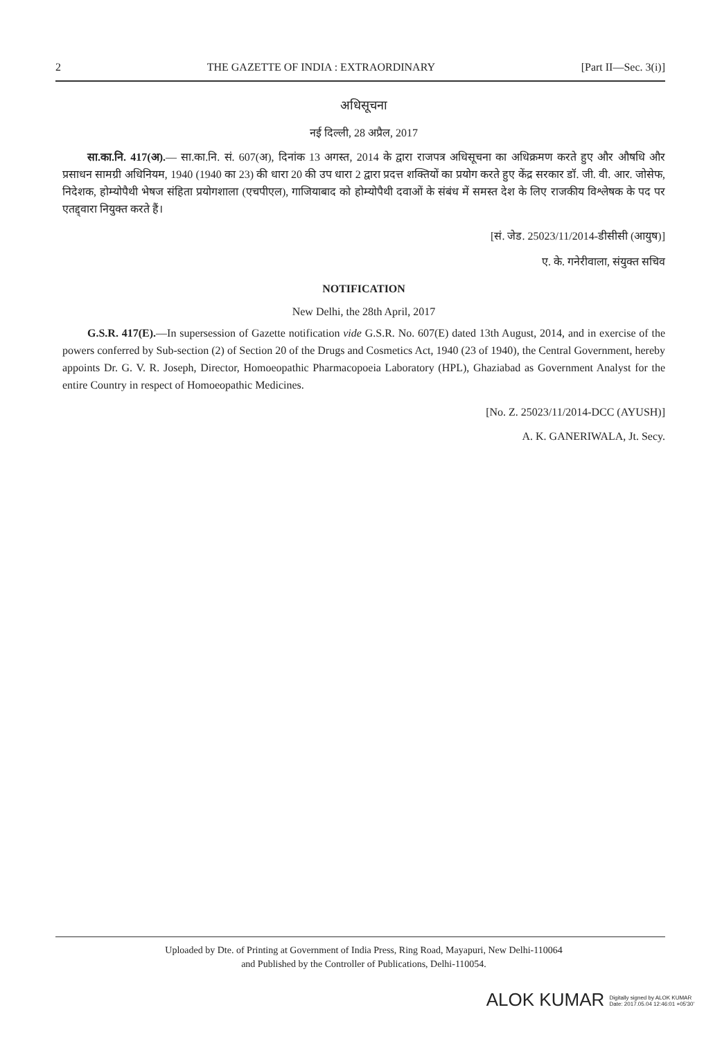2 THE GAZETTE OF INDIA : EXTRAORDINARY [Part II—Sec. 3(i)]
अधिसूचना
नई दिल्ली, 28 अप्रैल, 2017
सा.का.नि. 417(अ).— सा.का.नि. सं. 607(अ), दिनांक 13 अगस्त, 2014 के द्वारा राजपत्र अधिसूचना का अधिक्रमण करते हुए और औषधि और प्रसाधन सामग्री अधिनियम, 1940 (1940 का 23) की धारा 20 की उप धारा 2 द्वारा प्रदत्त शक्तियों का प्रयोग करते हुए केंद्र सरकार डॉ. जी. वी. आर. जोसेफ, निदेशक, होम्योपैथी भेषज संहिता प्रयोगशाला (एचपीएल), गाजियाबाद को होम्योपैथी दवाओं के संबंध में समस्त देश के लिए राजकीय विश्लेषक के पद पर एतद्द्वारा नियुक्त करते हैं।
[सं. जेड. 25023/11/2014-डीसीसी (आयुष)]
ए. के. गनेरीवाला, संयुक्त सचिव
NOTIFICATION
New Delhi, the 28th April, 2017
G.S.R. 417(E).—In supersession of Gazette notification vide G.S.R. No. 607(E) dated 13th August, 2014, and in exercise of the powers conferred by Sub-section (2) of Section 20 of the Drugs and Cosmetics Act, 1940 (23 of 1940), the Central Government, hereby appoints Dr. G. V. R. Joseph, Director, Homoeopathic Pharmacopoeia Laboratory (HPL), Ghaziabad as Government Analyst for the entire Country in respect of Homoeopathic Medicines.
[No. Z. 25023/11/2014-DCC (AYUSH)]
A. K. GANERIWALA, Jt. Secy.
Uploaded by Dte. of Printing at Government of India Press, Ring Road, Mayapuri, New Delhi-110064
and Published by the Controller of Publications, Delhi-110054.
ALOK KUMAR Digitally signed by ALOK KUMAR
Date: 2017.05.04 12:46:01 +05'30'